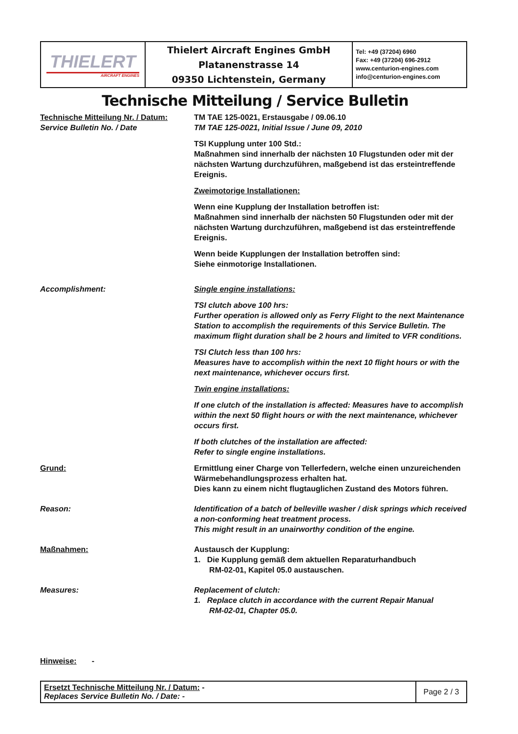| THIELERT AIRCRAFT ENGINES | Thielert Aircraft Engines GmbH Platanenstrasse 14 09350 Lichtenstein, Germany | Tel: +49 (37204) 6960 Fax: +49 (37204) 696-2912 www.centurion-engines.com info@centurion-engines.com |
Technische Mitteilung / Service Bulletin
Technische Mitteilung Nr. / Datum:
Service Bulletin No. / Date
TM TAE 125-0021, Erstausgabe / 09.06.10
TM TAE 125-0021, Initial Issue / June 09, 2010
TSI Kupplung unter 100 Std.:
Maßnahmen sind innerhalb der nächsten 10 Flugstunden oder mit der nächsten Wartung durchzuführen, maßgebend ist das ersteintreffende Ereignis.
Zweimotorige Installationen:
Wenn eine Kupplung der Installation betroffen ist:
Maßnahmen sind innerhalb der nächsten 50 Flugstunden oder mit der nächsten Wartung durchzuführen, maßgebend ist das ersteintreffende Ereignis.
Wenn beide Kupplungen der Installation betroffen sind:
Siehe einmotorige Installationen.
Accomplishment: Single engine installations:
TSI clutch above 100 hrs:
Further operation is allowed only as Ferry Flight to the next Maintenance Station to accomplish the requirements of this Service Bulletin. The maximum flight duration shall be 2 hours and limited to VFR conditions.
TSI Clutch less than 100 hrs:
Measures have to accomplish within the next 10 flight hours or with the next maintenance, whichever occurs first.
Twin engine installations:
If one clutch of the installation is affected: Measures have to accomplish within the next 50 flight hours or with the next maintenance, whichever occurs first.
If both clutches of the installation are affected:
Refer to single engine installations.
Grund: Ermittlung einer Charge von Tellerfedern, welche einen unzureichenden Wärmebehandlungsprozess erhalten hat.
Dies kann zu einem nicht flugtauglichen Zustand des Motors führen.
Reason: Identification of a batch of belleville washer / disk springs which received a non-conforming heat treatment process.
This might result in an unairworthy condition of the engine.
Maßnahmen: Austausch der Kupplung:
1. Die Kupplung gemäß dem aktuellen Reparaturhandbuch
RM-02-01, Kapitel 05.0 austauschen.
Measures: Replacement of clutch:
1. Replace clutch in accordance with the current Repair Manual
RM-02-01, Chapter 05.0.
Hinweise: -
| Ersetzt Technische Mitteilung Nr. / Datum: - Replaces Service Bulletin No. / Date: - | Page 2 / 3 |